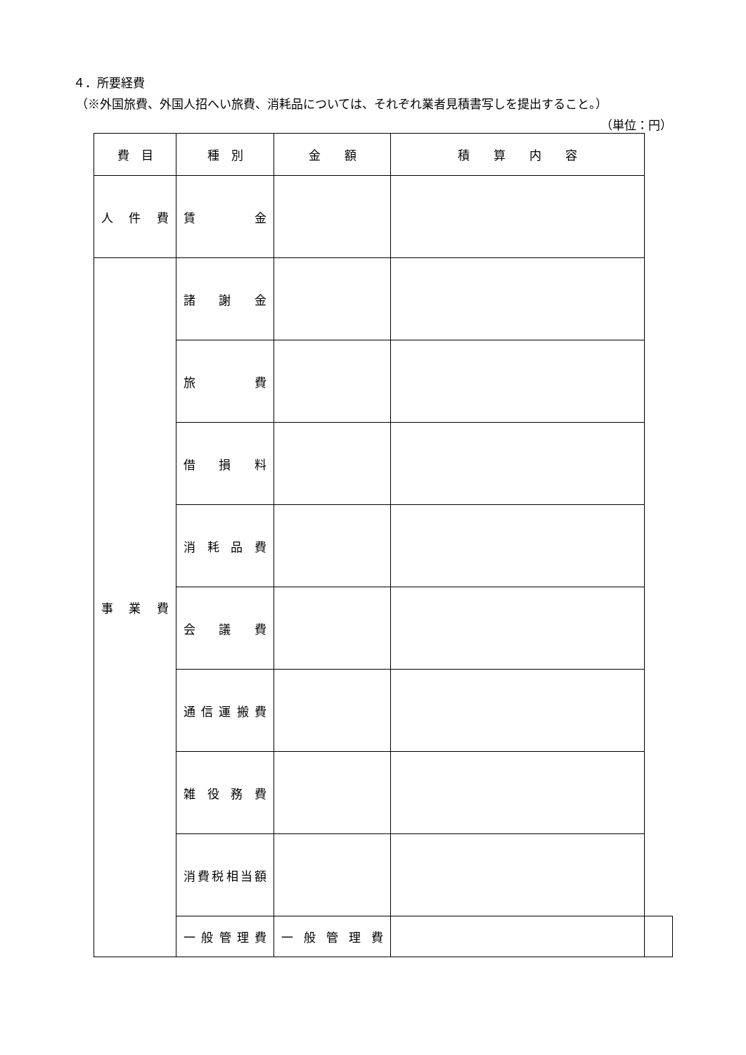４．所要経費
（※外国旅費、外国人招へい旅費、消耗品については、それぞれ業者見積書写しを提出すること。）
（単位：円）
| 費 目 | 種 別 | 金 額 | 積 算 内 容 | |
| --- | --- | --- | --- | --- |
| 人 件 費 | 賃 金 | | | |
| 事 業 費 | 諸 謝 金 | | | |
| | 旅 費 | | | |
| | 借 損 料 | | | |
| | 消 耗 品 費 | | | |
| | 会 議 費 | | | |
| | 通 信 運 搬 費 | | | |
| | 雑 役 務 費 | | | |
| | 消費税相当額 | | | |
| | 一般管理費 | 一 般 管 理 費 | | |